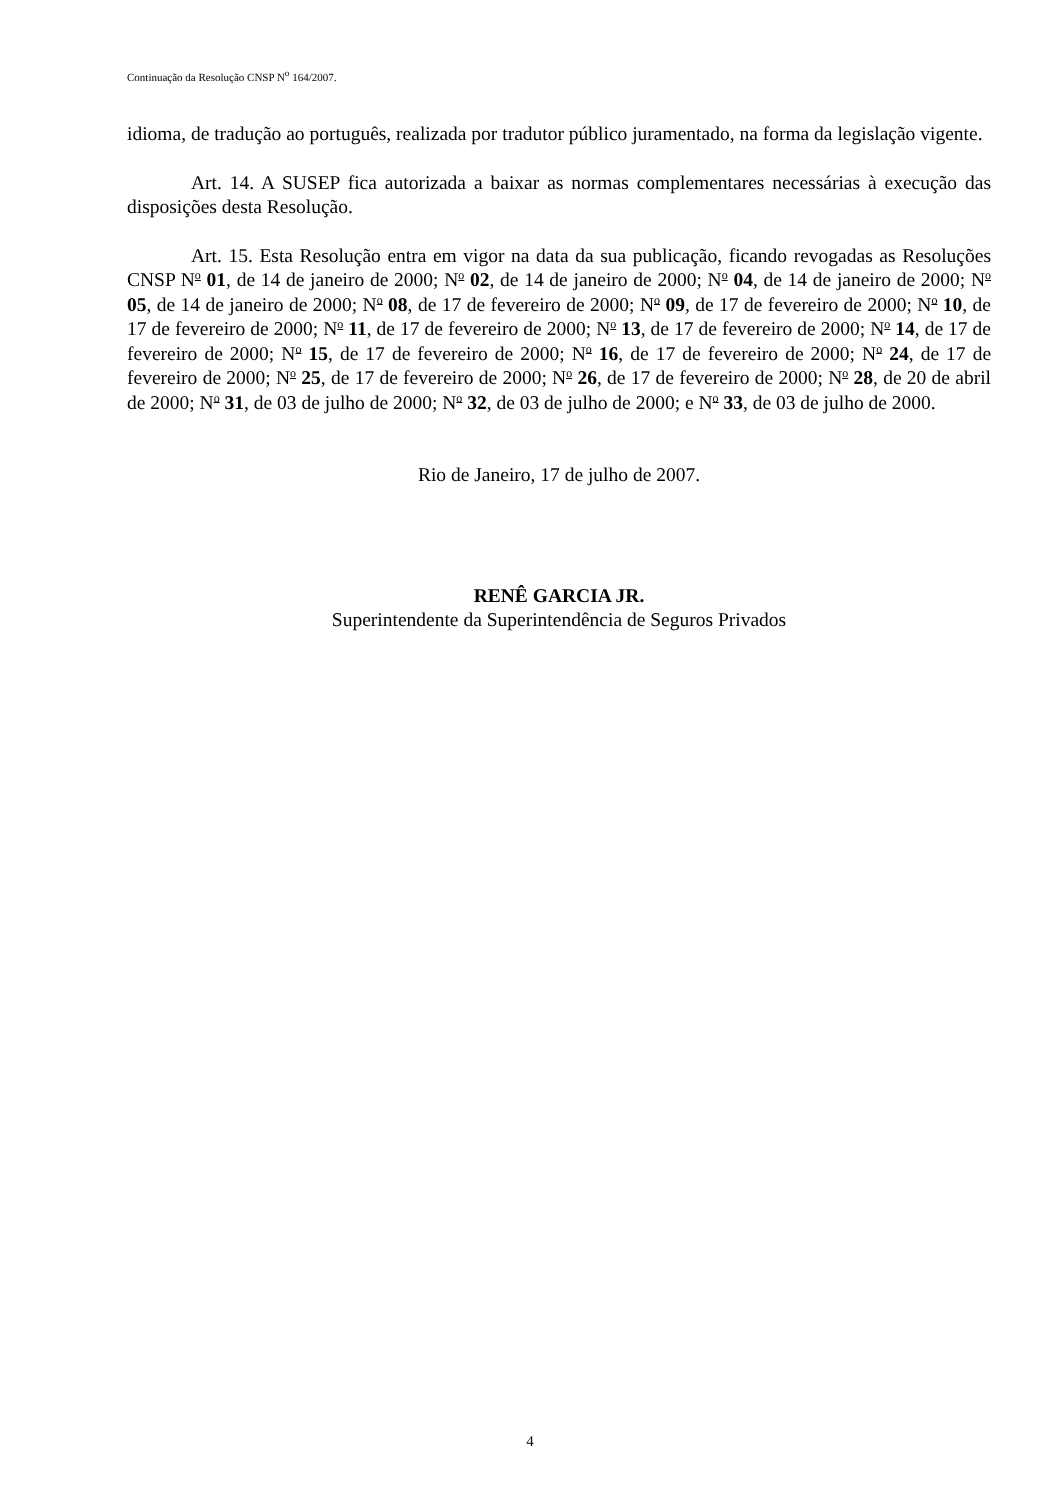Continuação da Resolução CNSP N<sup>o</sup> 164/2007.
idioma, de tradução ao português, realizada por tradutor público juramentado, na forma da legislação vigente.
Art. 14. A SUSEP fica autorizada a baixar as normas complementares necessárias à execução das disposições desta Resolução.
Art. 15. Esta Resolução entra em vigor na data da sua publicação, ficando revogadas as Resoluções CNSP No 01, de 14 de janeiro de 2000; No 02, de 14 de janeiro de 2000; No 04, de 14 de janeiro de 2000; No 05, de 14 de janeiro de 2000; No 08, de 17 de fevereiro de 2000; No 09, de 17 de fevereiro de 2000; No 10, de 17 de fevereiro de 2000; No 11, de 17 de fevereiro de 2000; No 13, de 17 de fevereiro de 2000; No 14, de 17 de fevereiro de 2000; No 15, de 17 de fevereiro de 2000; No 16, de 17 de fevereiro de 2000; No 24, de 17 de fevereiro de 2000; No 25, de 17 de fevereiro de 2000; No 26, de 17 de fevereiro de 2000; No 28, de 20 de abril de 2000; No 31, de 03 de julho de 2000; No 32, de 03 de julho de 2000; e No 33, de 03 de julho de 2000.
Rio de Janeiro, 17 de julho de 2007.
RENÊ GARCIA JR.
Superintendente da Superintendência de Seguros Privados
4